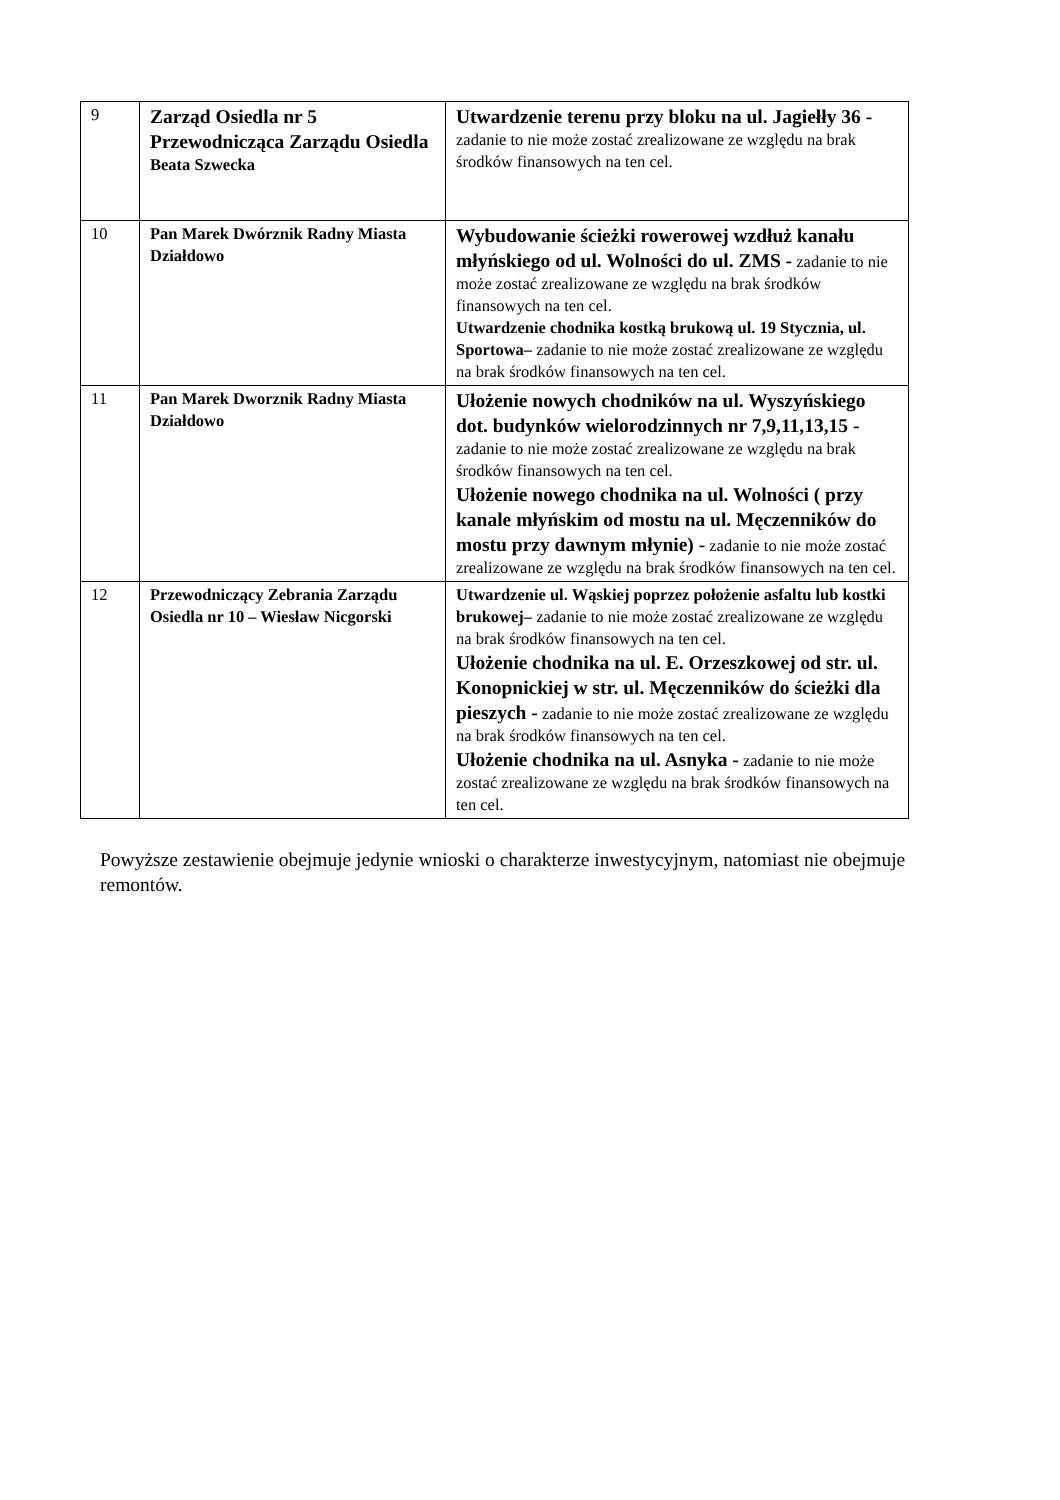| 9 | Zarząd Osiedla nr 5 Przewodnicząca Zarządu Osiedla Beata Szwecka | Utwardzenie terenu przy bloku na ul. Jagiełły 36 - zadanie to nie może zostać zrealizowane ze względu na brak środków finansowych na ten cel. |
| 10 | Pan Marek Dwórznik Radny Miasta Działdowo | Wybudowanie ścieżki rowerowej wzdłuż kanału młyńskiego od ul. Wolności do ul. ZMS - zadanie to nie może zostać zrealizowane ze względu na brak środków finansowych na ten cel. Utwardzenie chodnika kostką brukową ul. 19 Stycznia, ul. Sportowa– zadanie to nie może zostać zrealizowane ze względu na brak środków finansowych na ten cel. |
| 11 | Pan Marek Dworznik Radny Miasta Działdowo | Ułożenie nowych chodników na ul. Wyszyńskiego dot. budynków wielorodzinnych nr 7,9,11,13,15 - zadanie to nie może zostać zrealizowane ze względu na brak środków finansowych na ten cel. Ułożenie nowego chodnika na ul. Wolności ( przy kanale młyńskim od mostu na ul. Męczenników do mostu przy dawnym młynie) - zadanie to nie może zostać zrealizowane ze względu na brak środków finansowych na ten cel. |
| 12 | Przewodniczący Zebrania Zarządu Osiedla nr 10 – Wiesław Nicgorski | Utwardzenie ul. Wąskiej poprzez położenie asfaltu lub kostki brukowej– zadanie to nie może zostać zrealizowane ze względu na brak środków finansowych na ten cel. Ułożenie chodnika na ul. E. Orzeszkowej od str. ul. Konopnickiej w str. ul. Męczenników do ścieżki dla pieszych - zadanie to nie może zostać zrealizowane ze względu na brak środków finansowych na ten cel. Ułożenie chodnika na ul. Asnyka - zadanie to nie może zostać zrealizowane ze względu na brak środków finansowych na ten cel. |
Powyższe zestawienie obejmuje jedynie wnioski o charakterze inwestycyjnym, natomiast nie obejmuje remontów.